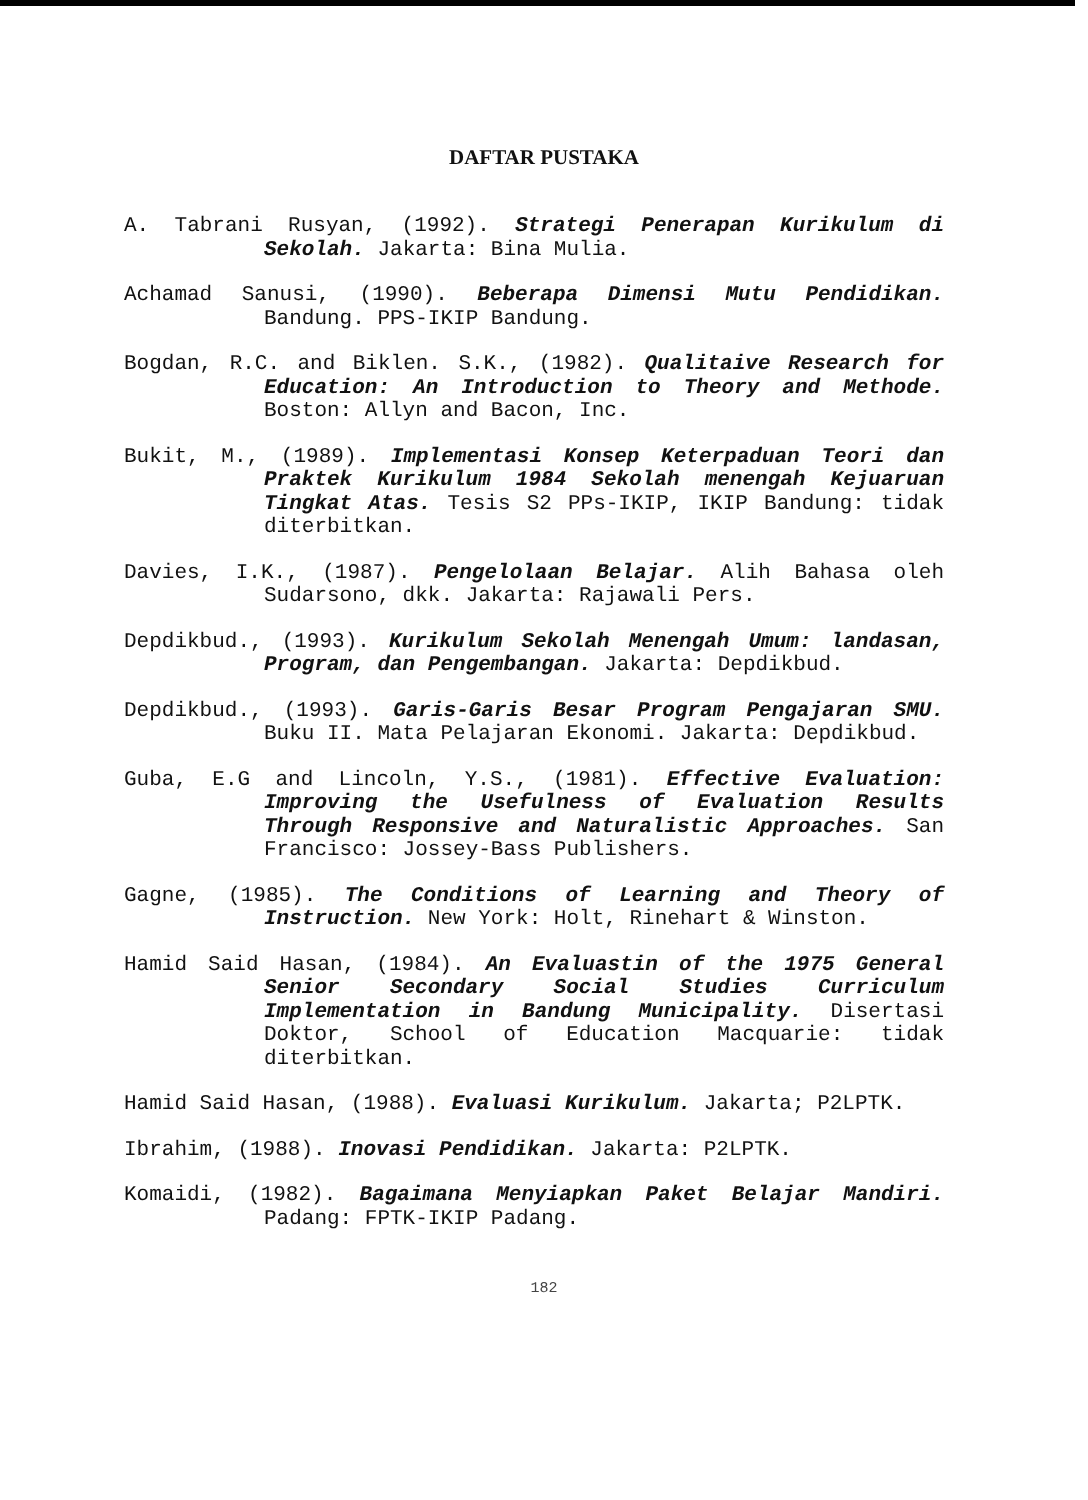DAFTAR PUSTAKA
A. Tabrani Rusyan, (1992). Strategi Penerapan Kurikulum di Sekolah. Jakarta: Bina Mulia.
Achamad Sanusi, (1990). Beberapa Dimensi Mutu Pendidikan. Bandung. PPS-IKIP Bandung.
Bogdan, R.C. and Biklen. S.K., (1982). Qualitaive Research for Education: An Introduction to Theory and Methode. Boston: Allyn and Bacon, Inc.
Bukit, M., (1989). Implementasi Konsep Keterpaduan Teori dan Praktek Kurikulum 1984 Sekolah menengah Kejuaruan Tingkat Atas. Tesis S2 PPs-IKIP, IKIP Bandung: tidak diterbitkan.
Davies, I.K., (1987). Pengelolaan Belajar. Alih Bahasa oleh Sudarsono, dkk. Jakarta: Rajawali Pers.
Depdikbud., (1993). Kurikulum Sekolah Menengah Umum: landasan, Program, dan Pengembangan. Jakarta: Depdikbud.
Depdikbud., (1993). Garis-Garis Besar Program Pengajaran SMU. Buku II. Mata Pelajaran Ekonomi. Jakarta: Depdikbud.
Guba, E.G and Lincoln, Y.S., (1981). Effective Evaluation: Improving the Usefulness of Evaluation Results Through Responsive and Naturalistic Approaches. San Francisco: Jossey-Bass Publishers.
Gagne, (1985). The Conditions of Learning and Theory of Instruction. New York: Holt, Rinehart & Winston.
Hamid Said Hasan, (1984). An Evaluastin of the 1975 General Senior Secondary Social Studies Curriculum Implementation in Bandung Municipality. Disertasi Doktor, School of Education Macquarie: tidak diterbitkan.
Hamid Said Hasan, (1988). Evaluasi Kurikulum. Jakarta; P2LPTK.
Ibrahim, (1988). Inovasi Pendidikan. Jakarta: P2LPTK.
Komaidi, (1982). Bagaimana Menyiapkan Paket Belajar Mandiri. Padang: FPTK-IKIP Padang.
182